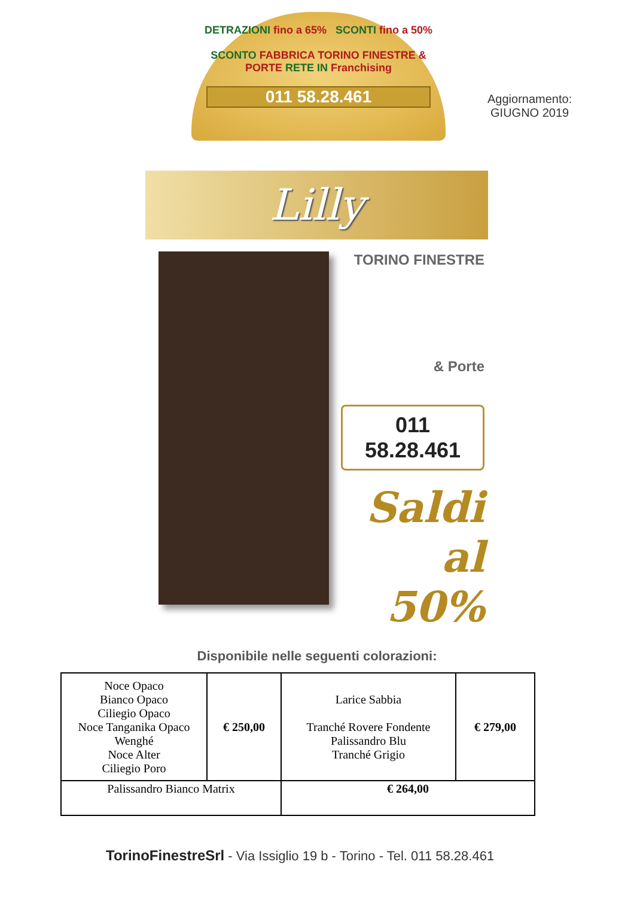DETRAZIONI fino a 65% SCONTI fino a 50%
SCONTO FABBRICA TORINO FINESTRE & PORTE RETE IN Franchising
011 58.28.461
Aggiornamento:
GIUGNO 2019
Lilly
TORINO FINESTRE
& Porte
011 58.28.461
Saldi al 50%
Disponibile nelle seguenti colorazioni:
| Noce Opaco Bianco Opaco Ciliegio Opaco Noce Tanganika Opaco Wenghé Noce Alter Ciliegio Poro | € 250,00 | Larice Sabbia Tranché Rovere Fondente Palissandro Blu Tranché Grigio | € 279,00 |
| Palissandro Bianco Matrix | | € 264,00 | |
TorinoFinestreSrl - Via Issiglio 19 b - Torino - Tel. 011 58.28.461